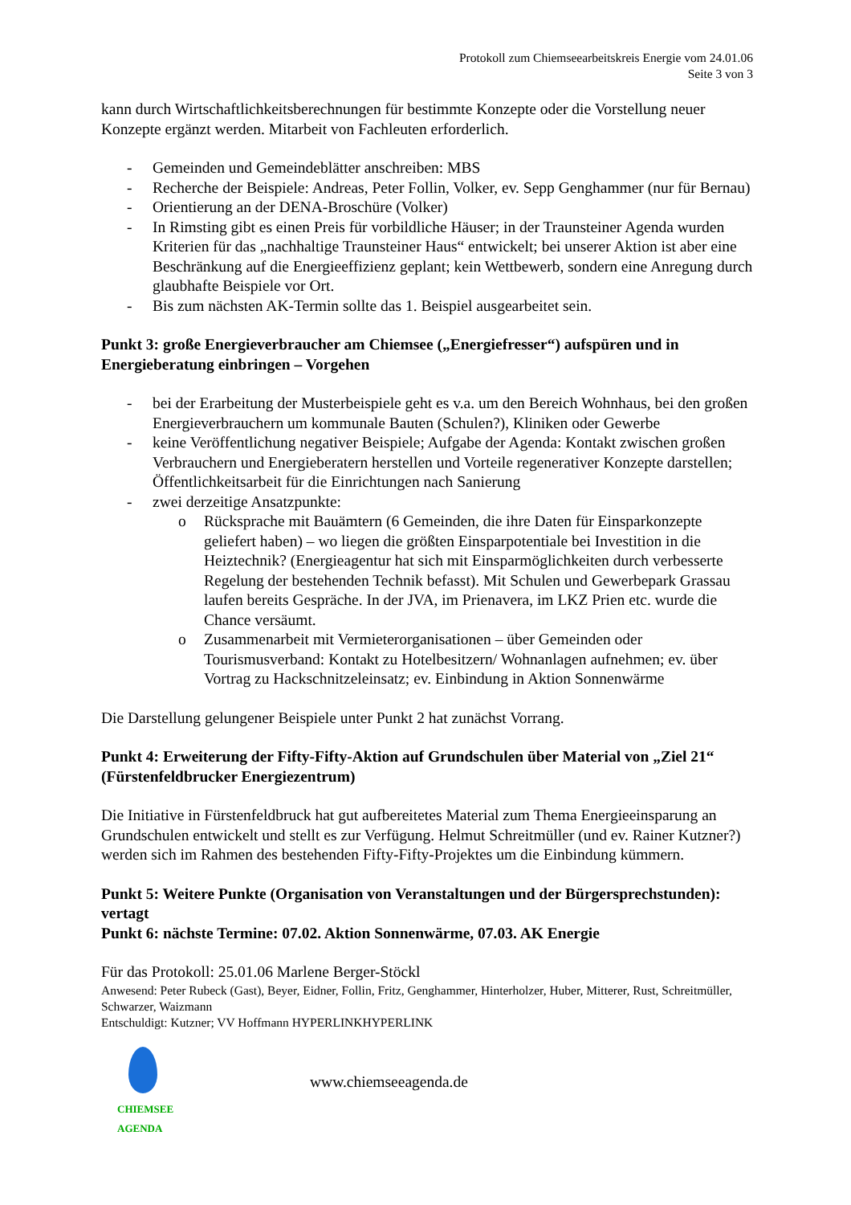Protokoll zum Chiemseearbeitskreis Energie vom 24.01.06
Seite 3 von 3
kann durch Wirtschaftlichkeitsberechnungen für bestimmte Konzepte oder die Vorstellung neuer Konzepte ergänzt werden. Mitarbeit von Fachleuten erforderlich.
- Gemeinden und Gemeindeblätter anschreiben: MBS
- Recherche der Beispiele: Andreas, Peter Follin, Volker, ev. Sepp Genghammer (nur für Bernau)
- Orientierung an der DENA-Broschüre (Volker)
- In Rimsting gibt es einen Preis für vorbildliche Häuser; in der Traunsteiner Agenda wurden Kriterien für das „nachhaltige Traunsteiner Haus“ entwickelt; bei unserer Aktion ist aber eine Beschränkung auf die Energieeffizienz geplant; kein Wettbewerb, sondern eine Anregung durch glaubhafte Beispiele vor Ort.
- Bis zum nächsten AK-Termin sollte das 1. Beispiel ausgearbeitet sein.
Punkt 3: große Energieverbraucher am Chiemsee („Energiefresser“) aufspüren und in Energieberatung einbringen – Vorgehen
- bei der Erarbeitung der Musterbeispiele geht es v.a. um den Bereich Wohnhaus, bei den großen Energieverbrauchern um kommunale Bauten (Schulen?), Kliniken oder Gewerbe
- keine Veröffentlichung negativer Beispiele; Aufgabe der Agenda: Kontakt zwischen großen Verbrauchern und Energieberatern herstellen und Vorteile regenerativer Konzepte darstellen; Öffentlichkeitsarbeit für die Einrichtungen nach Sanierung
- zwei derzeitige Ansatzpunkte:
o Rücksprache mit Bauämtern (6 Gemeinden, die ihre Daten für Einsparkonzepte geliefert haben) – wo liegen die größten Einsparpotentiale bei Investition in die Heiztechnik? (Energieagentur hat sich mit Einsparmöglichkeiten durch verbesserte Regelung der bestehenden Technik befasst). Mit Schulen und Gewerbepark Grassau laufen bereits Gespräche. In der JVA, im Prienavera, im LKZ Prien etc. wurde die Chance versäumt.
o Zusammenarbeit mit Vermieterorganisationen – über Gemeinden oder Tourismusverband: Kontakt zu Hotelbesitzern/ Wohnanlagen aufnehmen; ev. über Vortrag zu Hackschnitzeleinsatz; ev. Einbindung in Aktion Sonnenwärme
Die Darstellung gelungener Beispiele unter Punkt 2 hat zunächst Vorrang.
Punkt 4: Erweiterung der Fifty-Fifty-Aktion auf Grundschulen über Material von „Ziel 21“ (Fürstenfeldbrucker Energiezentrum)
Die Initiative in Fürstenfeldbruck hat gut aufbereitetes Material zum Thema Energieeinsparung an Grundschulen entwickelt und stellt es zur Verfügung. Helmut Schreitmüller (und ev. Rainer Kutzner?) werden sich im Rahmen des bestehenden Fifty-Fifty-Projektes um die Einbindung kümmern.
Punkt 5: Weitere Punkte (Organisation von Veranstaltungen und der Bürgersprechstunden): vertagt
Punkt 6: nächste Termine: 07.02. Aktion Sonnenwärme, 07.03. AK Energie
Für das Protokoll: 25.01.06 Marlene Berger-Stöckl
Anwesend: Peter Rubeck (Gast), Beyer, Eidner, Follin, Fritz, Genghammer, Hinterholzer, Huber, Mitterer, Rust, Schreitmüller, Schwarzer, Waizmann
Entschuldigt: Kutzner; VV Hoffmann HYPERLINKHYPERLINK
CHIEMSEE AGENDA
www.chiemseeagenda.de